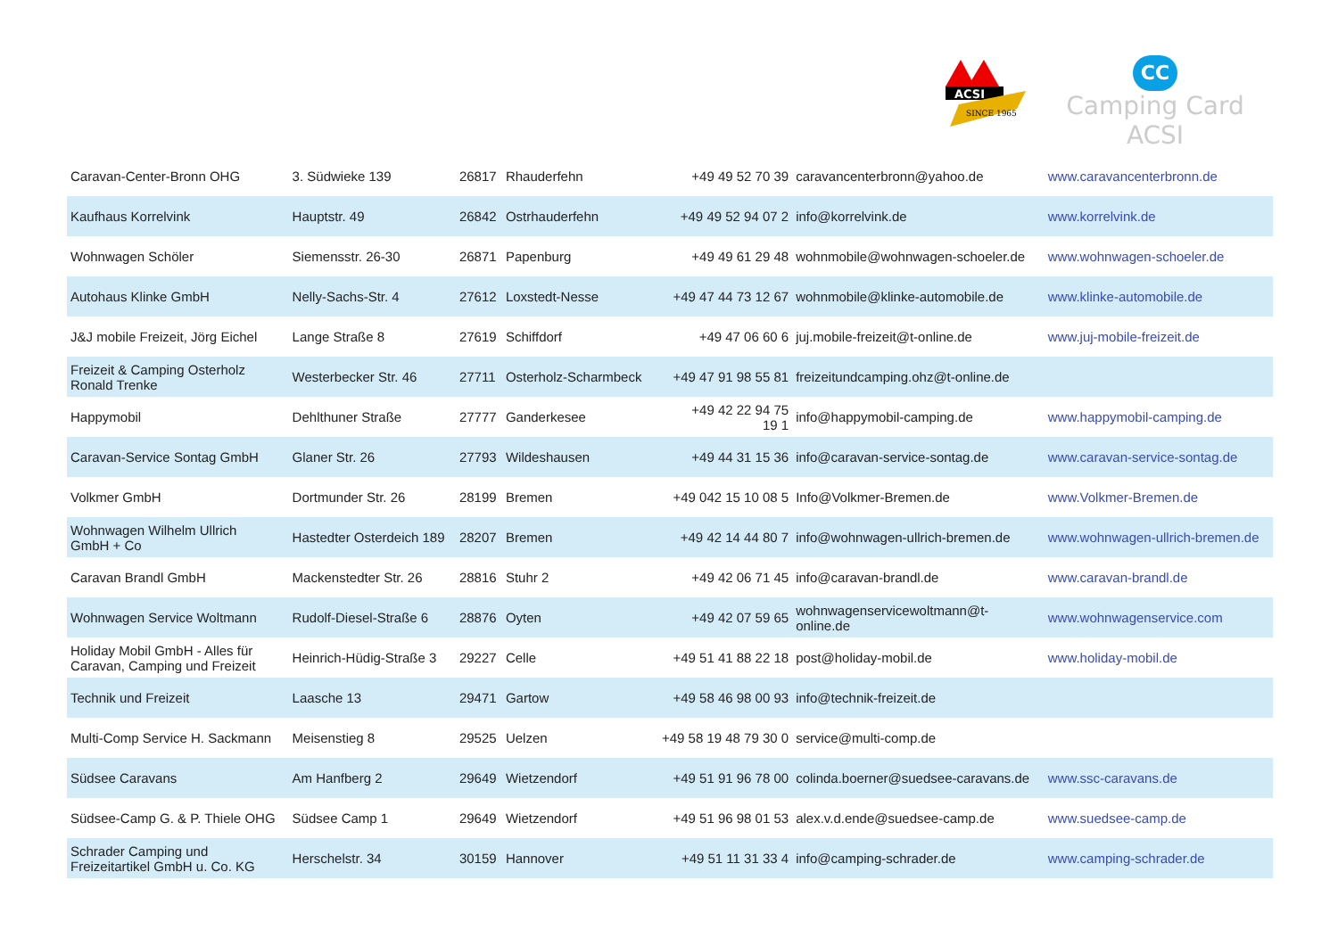ACSI
SINCE 1965
CC
Camping Card ACSI
| Caravan-Center-Bronn OHG | 3. Südwieke 139 | 26817 | Rhauderfehn | +49 49 52 70 39 | caravancenterbronn@yahoo.de | www.caravancenterbronn.de |
| Kaufhaus Korrelvink | Hauptstr. 49 | 26842 | Ostrhauderfehn | +49 49 52 94 07 2 | info@korrelvink.de | www.korrelvink.de |
| Wohnwagen Schöler | Siemensstr. 26-30 | 26871 | Papenburg | +49 49 61 29 48 | wohnmobile@wohnwagen-schoeler.de | www.wohnwagen-schoeler.de |
| Autohaus Klinke GmbH | Nelly-Sachs-Str. 4 | 27612 | Loxstedt-Nesse | +49 47 44 73 12 67 | wohnmobile@klinke-automobile.de | www.klinke-automobile.de |
| J&J mobile Freizeit, Jörg Eichel | Lange Straße 8 | 27619 | Schiffdorf | +49 47 06 60 6 | juj.mobile-freizeit@t-online.de | www.juj-mobile-freizeit.de |
| Freizeit & Camping Osterholz Ronald Trenke | Westerbecker Str. 46 | 27711 | Osterholz-Scharmbeck | +49 47 91 98 55 81 | freizeitundcamping.ohz@t-online.de | |
| Happymobil | Dehlthuner Straße | 27777 | Ganderkesee | +49 42 22 94 75 19 1 | info@happymobil-camping.de | www.happymobil-camping.de |
| Caravan-Service Sontag GmbH | Glaner Str. 26 | 27793 | Wildeshausen | +49 44 31 15 36 | info@caravan-service-sontag.de | www.caravan-service-sontag.de |
| Volkmer GmbH | Dortmunder Str. 26 | 28199 | Bremen | +49 042 15 10 08 5 | Info@Volkmer-Bremen.de | www.Volkmer-Bremen.de |
| Wohnwagen Wilhelm Ullrich GmbH + Co | Hastedter Osterdeich 189 | 28207 | Bremen | +49 42 14 44 80 7 | info@wohnwagen-ullrich-bremen.de | www.wohnwagen-ullrich-bremen.de |
| Caravan Brandl GmbH | Mackenstedter Str. 26 | 28816 | Stuhr 2 | +49 42 06 71 45 | info@caravan-brandl.de | www.caravan-brandl.de |
| Wohnwagen Service Woltmann | Rudolf-Diesel-Straße 6 | 28876 | Oyten | +49 42 07 59 65 | wohnwagenservicewoltmann@t- online.de | www.wohnwagenservice.com |
| Holiday Mobil GmbH - Alles für Caravan, Camping und Freizeit | Heinrich-Hüdig-Straße 3 | 29227 | Celle | +49 51 41 88 22 18 | post@holiday-mobil.de | www.holiday-mobil.de |
| Technik und Freizeit | Laasche 13 | 29471 | Gartow | +49 58 46 98 00 93 | info@technik-freizeit.de | |
| Multi-Comp Service H. Sackmann | Meisenstieg 8 | 29525 | Uelzen | +49 58 19 48 79 30 0 | service@multi-comp.de | |
| Südsee Caravans | Am Hanfberg 2 | 29649 | Wietzendorf | +49 51 91 96 78 00 | colinda.boerner@suedsee-caravans.de | www.ssc-caravans.de |
| Südsee-Camp G. & P. Thiele OHG | Südsee Camp 1 | 29649 | Wietzendorf | +49 51 96 98 01 53 | alex.v.d.ende@suedsee-camp.de | www.suedsee-camp.de |
| Schrader Camping und Freizeitartikel GmbH u. Co. KG | Herschelstr. 34 | 30159 | Hannover | +49 51 11 31 33 4 | info@camping-schrader.de | www.camping-schrader.de |